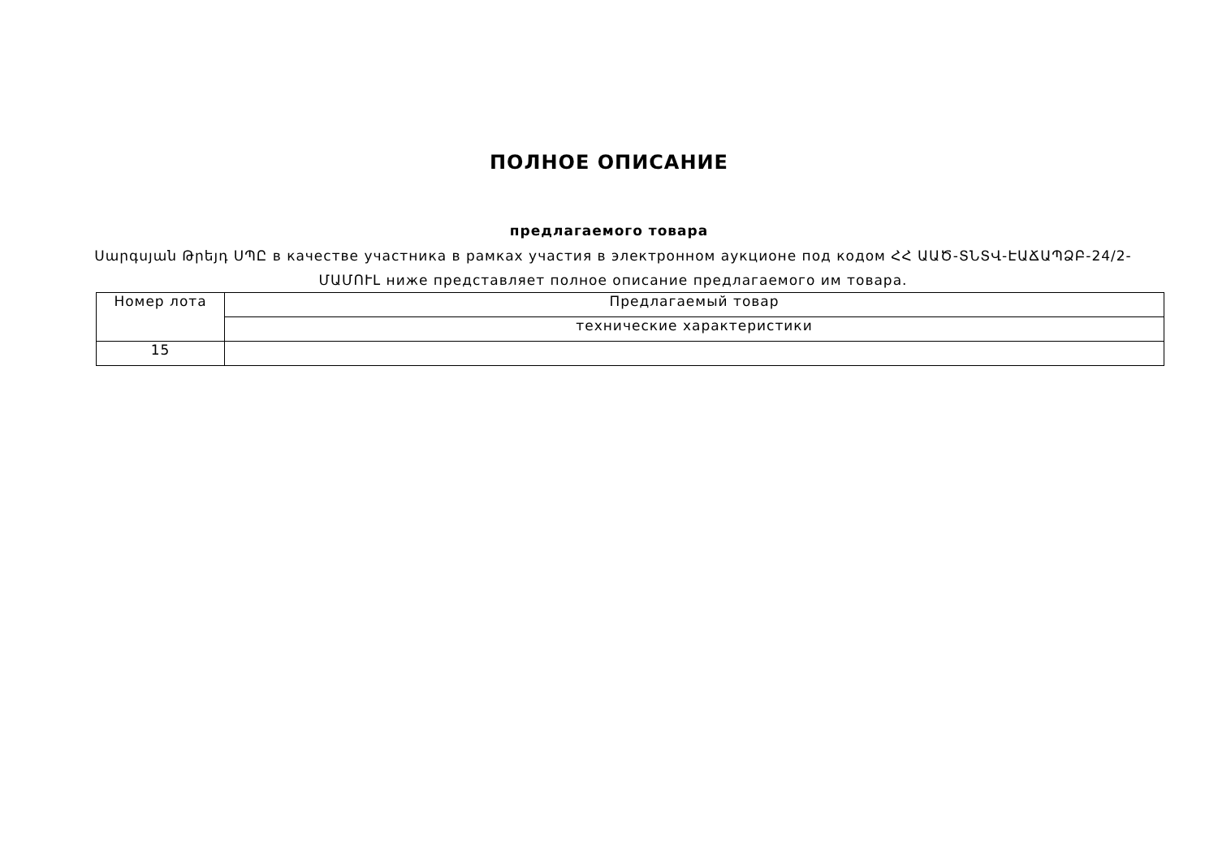ПОЛНОЕ ОПИСАНИЕ
предлагаемого товара
Սարգսյան Թրեյդ ՍՊԸ в качестве участника в рамках участия в электронном аукционе под кодом ՀՀ ԱԱԾ-ՏՆՏՎ-ԷԱՃԱՊՁԲ-24/2-ՄԱՄՈՒԼ ниже представляет полное описание предлагаемого им товара.
| Номер лота | Предлагаемый товар |
| --- | --- |
| | технические характеристики |
| 15 | |